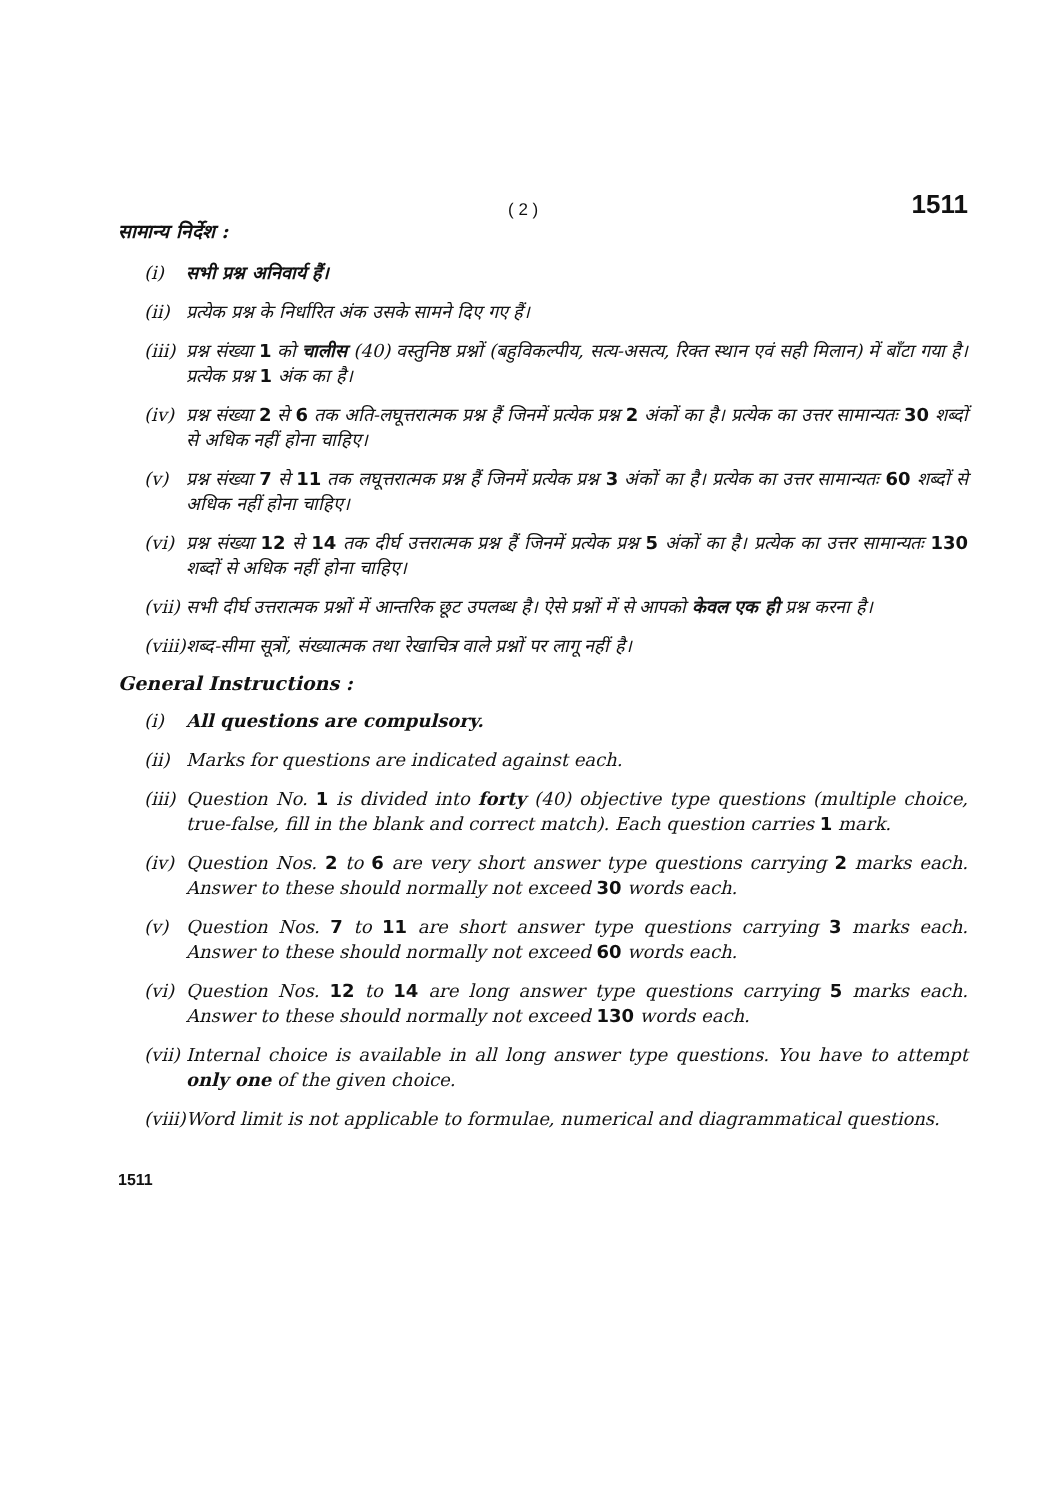( 2 ) 1511
सामान्य निर्देश :
(i) सभी प्रश्न अनिवार्य हैं।
(ii) प्रत्येक प्रश्न के निर्धारित अंक उसके सामने दिए गए हैं।
(iii) प्रश्न संख्या 1 को चालीस (40) वस्तुनिष्ठ प्रश्नों (बहुविकल्पीय, सत्य-असत्य, रिक्त स्थान एवं सही मिलान) में बाँटा गया है। प्रत्येक प्रश्न 1 अंक का है।
(iv) प्रश्न संख्या 2 से 6 तक अति-लघूत्तरात्मक प्रश्न हैं जिनमें प्रत्येक प्रश्न 2 अंकों का है। प्रत्येक का उत्तर सामान्यतः 30 शब्दों से अधिक नहीं होना चाहिए।
(v) प्रश्न संख्या 7 से 11 तक लघूत्तरात्मक प्रश्न हैं जिनमें प्रत्येक प्रश्न 3 अंकों का है। प्रत्येक का उत्तर सामान्यतः 60 शब्दों से अधिक नहीं होना चाहिए।
(vi) प्रश्न संख्या 12 से 14 तक दीर्घ उत्तरात्मक प्रश्न हैं जिनमें प्रत्येक प्रश्न 5 अंकों का है। प्रत्येक का उत्तर सामान्यतः 130 शब्दों से अधिक नहीं होना चाहिए।
(vii) सभी दीर्घ उत्तरात्मक प्रश्नों में आन्तरिक छूट उपलब्ध है। ऐसे प्रश्नों में से आपको केवल एक ही प्रश्न करना है।
(viii) शब्द-सीमा सूत्रों, संख्यात्मक तथा रेखाचित्र वाले प्रश्नों पर लागू नहीं है।
General Instructions :
(i) All questions are compulsory.
(ii) Marks for questions are indicated against each.
(iii) Question No. 1 is divided into forty (40) objective type questions (multiple choice, true-false, fill in the blank and correct match). Each question carries 1 mark.
(iv) Question Nos. 2 to 6 are very short answer type questions carrying 2 marks each. Answer to these should normally not exceed 30 words each.
(v) Question Nos. 7 to 11 are short answer type questions carrying 3 marks each. Answer to these should normally not exceed 60 words each.
(vi) Question Nos. 12 to 14 are long answer type questions carrying 5 marks each. Answer to these should normally not exceed 130 words each.
(vii) Internal choice is available in all long answer type questions. You have to attempt only one of the given choice.
(viii) Word limit is not applicable to formulae, numerical and diagrammatical questions.
1511